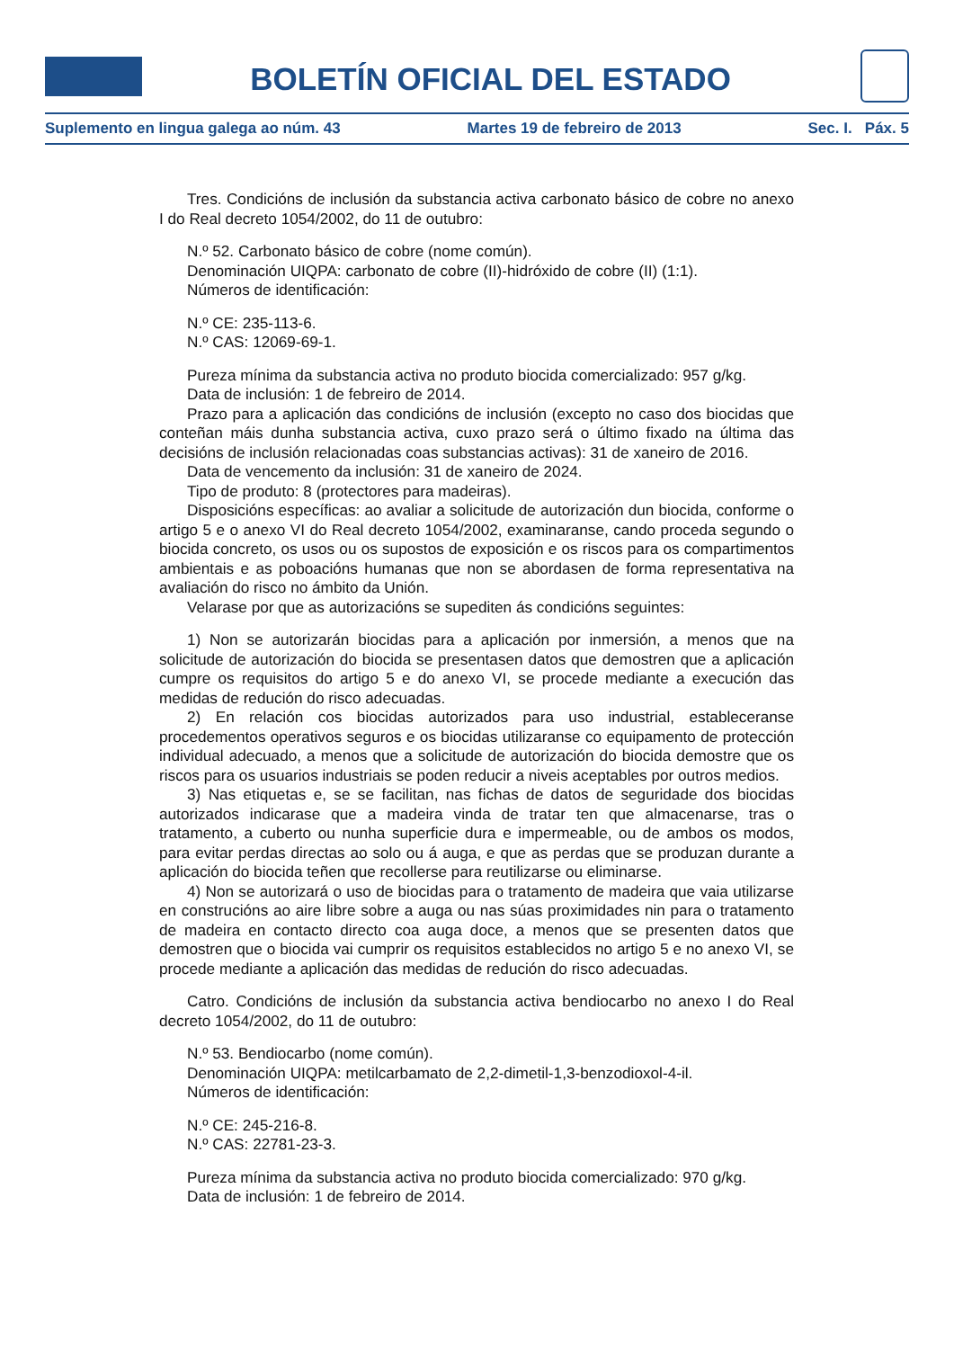BOLETÍN OFICIAL DEL ESTADO
Suplemento en lingua galega ao núm. 43 Martes 19 de febreiro de 2013 Sec. I. Páx. 5
Tres. Condicións de inclusión da substancia activa carbonato básico de cobre no anexo I do Real decreto 1054/2002, do 11 de outubro:
N.º 52. Carbonato básico de cobre (nome común).
Denominación UIQPA: carbonato de cobre (II)-hidróxido de cobre (II) (1:1).
Números de identificación:
N.º CE: 235-113-6.
N.º CAS: 12069-69-1.
Pureza mínima da substancia activa no produto biocida comercializado: 957 g/kg.
Data de inclusión: 1 de febreiro de 2014.
Prazo para a aplicación das condicións de inclusión (excepto no caso dos biocidas que conteñan máis dunha substancia activa, cuxo prazo será o último fixado na última das decisións de inclusión relacionadas coas substancias activas): 31 de xaneiro de 2016.
Data de vencemento da inclusión: 31 de xaneiro de 2024.
Tipo de produto: 8 (protectores para madeiras).
Disposicións específicas: ao avaliar a solicitude de autorización dun biocida, conforme o artigo 5 e o anexo VI do Real decreto 1054/2002, examinaranse, cando proceda segundo o biocida concreto, os usos ou os supostos de exposición e os riscos para os compartimentos ambientais e as poboacións humanas que non se abordasen de forma representativa na avaliación do risco no ámbito da Unión.
Velarase por que as autorizacións se supediten ás condicións seguintes:
1) Non se autorizarán biocidas para a aplicación por inmersión, a menos que na solicitude de autorización do biocida se presentasen datos que demostren que a aplicación cumpre os requisitos do artigo 5 e do anexo VI, se procede mediante a execución das medidas de redución do risco adecuadas.
2) En relación cos biocidas autorizados para uso industrial, estableceranse procedementos operativos seguros e os biocidas utilizaranse co equipamento de protección individual adecuado, a menos que a solicitude de autorización do biocida demostre que os riscos para os usuarios industriais se poden reducir a niveis aceptables por outros medios.
3) Nas etiquetas e, se se facilitan, nas fichas de datos de seguridade dos biocidas autorizados indicarase que a madeira vinda de tratar ten que almacenarse, tras o tratamento, a cuberto ou nunha superficie dura e impermeable, ou de ambos os modos, para evitar perdas directas ao solo ou á auga, e que as perdas que se produzan durante a aplicación do biocida teñen que recollerse para reutilizarse ou eliminarse.
4) Non se autorizará o uso de biocidas para o tratamento de madeira que vaia utilizarse en construcións ao aire libre sobre a auga ou nas súas proximidades nin para o tratamento de madeira en contacto directo coa auga doce, a menos que se presenten datos que demostren que o biocida vai cumprir os requisitos establecidos no artigo 5 e no anexo VI, se procede mediante a aplicación das medidas de redución do risco adecuadas.
Catro. Condicións de inclusión da substancia activa bendiocarbo no anexo I do Real decreto 1054/2002, do 11 de outubro:
N.º 53. Bendiocarbo (nome común).
Denominación UIQPA: metilcarbamato de 2,2-dimetil-1,3-benzodioxol-4-il.
Números de identificación:
N.º CE: 245-216-8.
N.º CAS: 22781-23-3.
Pureza mínima da substancia activa no produto biocida comercializado: 970 g/kg.
Data de inclusión: 1 de febreiro de 2014.